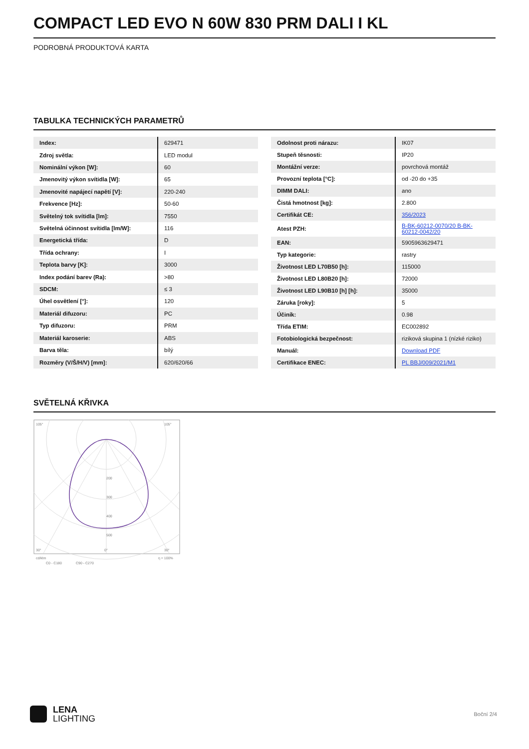COMPACT LED EVO N 60W 830 PRM DALI I KL
PODROBNÁ PRODUKTOVÁ KARTA
TABULKA TECHNICKÝCH PARAMETRŮ
| Index: | 629471 |
| Zdroj světla: | LED modul |
| Nominální výkon [W]: | 60 |
| Jmenovitý výkon svítidla [W]: | 65 |
| Jmenovité napájecí napětí [V]: | 220-240 |
| Frekvence [Hz]: | 50-60 |
| Světelný tok svítidla [lm]: | 7550 |
| Světelná účinnost svítidla [lm/W]: | 116 |
| Energetická třída: | D |
| Třída ochrany: | I |
| Teplota barvy [K]: | 3000 |
| Index podání barev (Ra): | >80 |
| SDCM: | ≤ 3 |
| Úhel osvětlení [°]: | 120 |
| Materiál difuzoru: | PC |
| Typ difuzoru: | PRM |
| Materiál karoserie: | ABS |
| Barva těla: | bílý |
| Rozměry (V/Š/H/V) [mm]: | 620/620/66 |
| Odolnost proti nárazu: | IK07 |
| Stupeň těsnosti: | IP20 |
| Montážní verze: | povrchová montáž |
| Provozní teplota [°C]: | od -20 do +35 |
| DIMM DALI: | ano |
| Čistá hmotnost [kg]: | 2.800 |
| Certifikát CE: | 356/2023 |
| Atest PZH: | B-BK-60212-0070/20 B-BK-60212-0042/20 |
| EAN: | 5905963629471 |
| Typ kategorie: | rastry |
| Životnost LED L70B50 [h]: | 115000 |
| Životnost LED L80B20 [h]: | 72000 |
| Životnost LED L90B10 [h] [h]: | 35000 |
| Záruka [roky]: | 5 |
| Účiník: | 0.98 |
| Třída ETIM: | EC002892 |
| Fotobiologická bezpečnost: | riziková skupina 1 (nízké riziko) |
| Manuál: | Download PDF |
| Certifikace ENEC: | PL BBJ/009/2021/M1 |
SVĚTELNÁ KŘIVKA
105°
105°
200
300
400
500
30°
0°
30°
cd/klm
η = 100%
C0 - C180
C90 - C270
LENA
LIGHTING
Boční 2/4